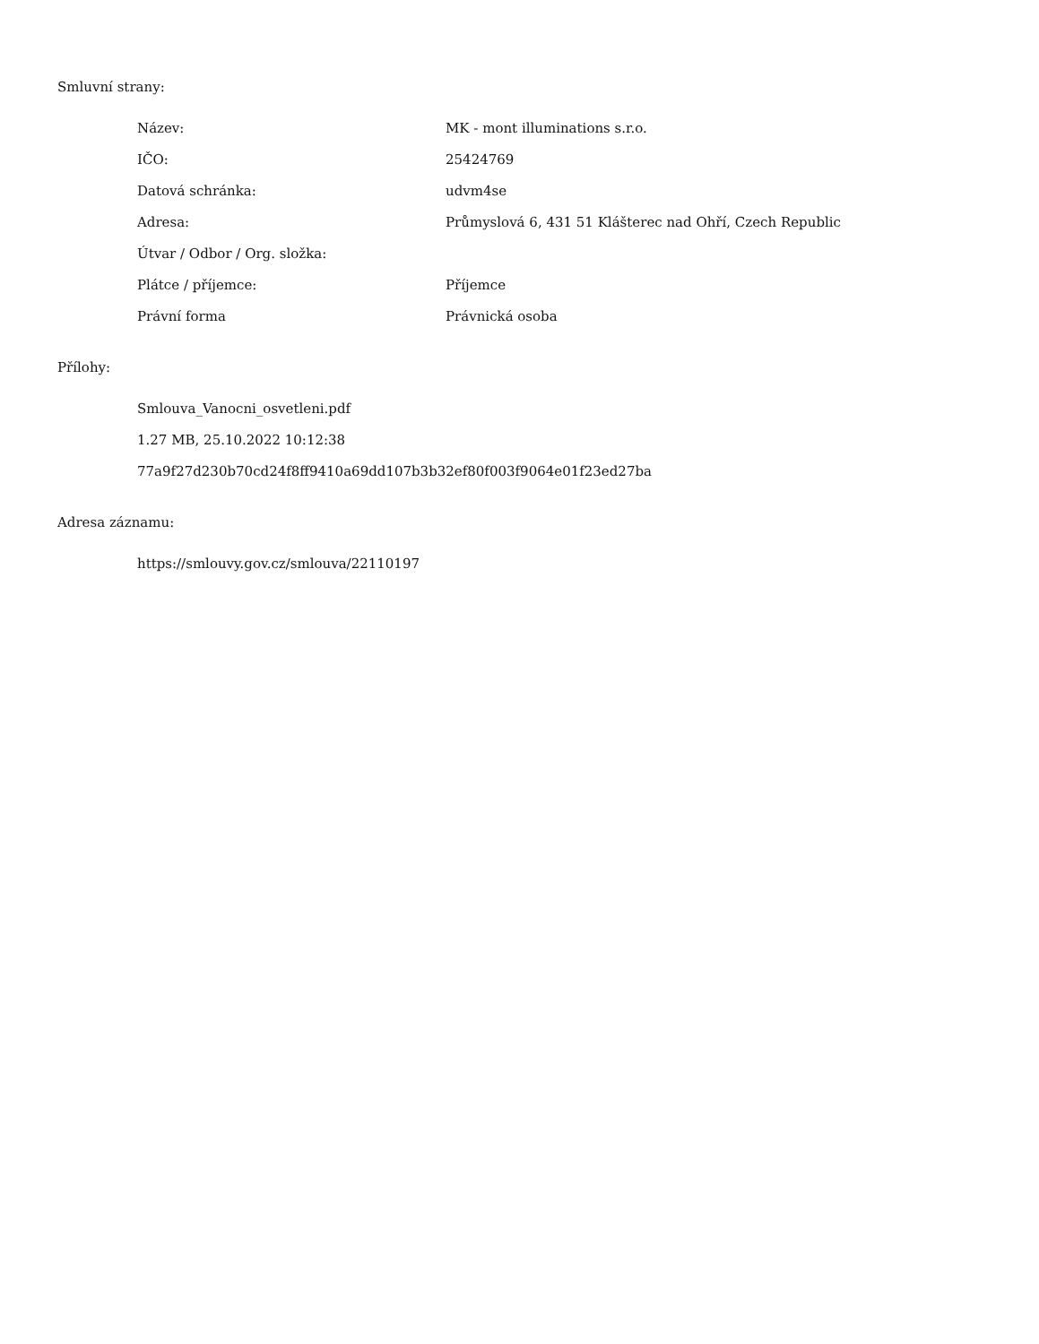Smluvní strany:
| Název: | MK - mont illuminations s.r.o. |
| IČO: | 25424769 |
| Datová schránka: | udvm4se |
| Adresa: | Průmyslová 6, 431 51 Klášterec nad Ohří, Czech Republic |
| Útvar / Odbor / Org. složka: | |
| Plátce / příjemce: | Příjemce |
| Právní forma | Právnická osoba |
Přílohy:
Smlouva_Vanocni_osvetleni.pdf
1.27 MB, 25.10.2022 10:12:38
77a9f27d230b70cd24f8ff9410a69dd107b3b32ef80f003f9064e01f23ed27ba
Adresa záznamu:
https://smlouvy.gov.cz/smlouva/22110197